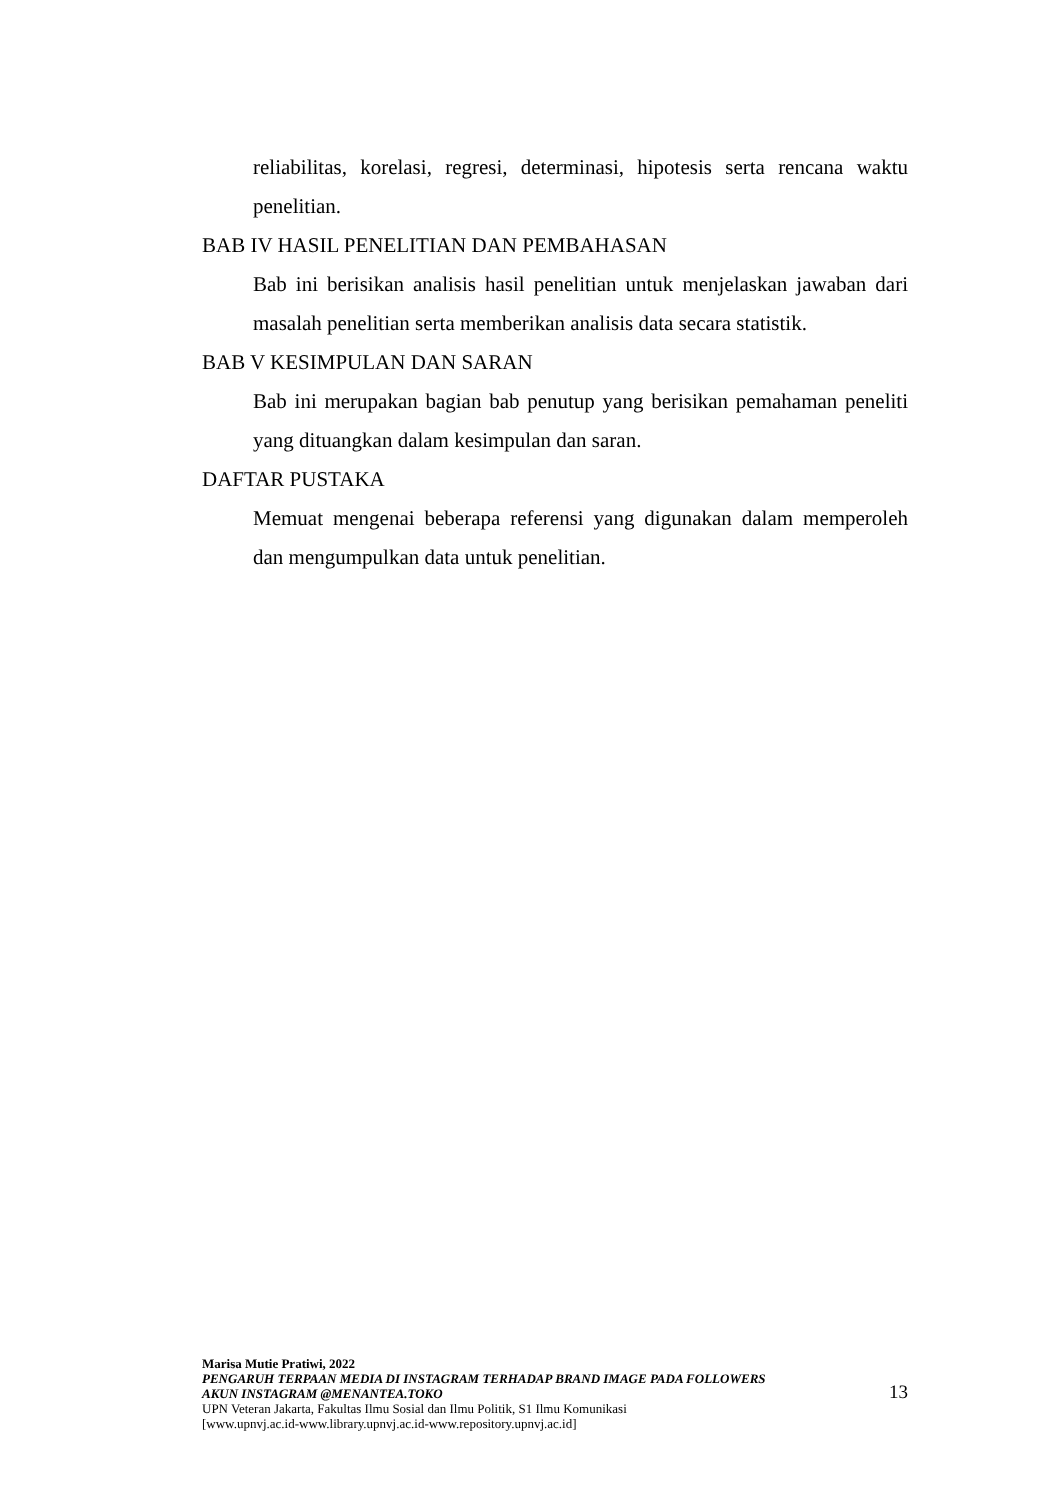reliabilitas, korelasi, regresi, determinasi, hipotesis serta rencana waktu penelitian.
BAB IV HASIL PENELITIAN DAN PEMBAHASAN
Bab ini berisikan analisis hasil penelitian untuk menjelaskan jawaban dari masalah penelitian serta memberikan analisis data secara statistik.
BAB V KESIMPULAN DAN SARAN
Bab ini merupakan bagian bab penutup yang berisikan pemahaman peneliti yang dituangkan dalam kesimpulan dan saran.
DAFTAR PUSTAKA
Memuat mengenai beberapa referensi yang digunakan dalam memperoleh dan mengumpulkan data untuk penelitian.
Marisa Mutie Pratiwi, 2022
PENGARUH TERPAAN MEDIA DI INSTAGRAM TERHADAP BRAND IMAGE PADA FOLLOWERS
AKUN INSTAGRAM @MENANTEA.TOKO
UPN Veteran Jakarta, Fakultas Ilmu Sosial dan Ilmu Politik, S1 Ilmu Komunikasi
[www.upnvj.ac.id-www.library.upnvj.ac.id-www.repository.upnvj.ac.id]
13